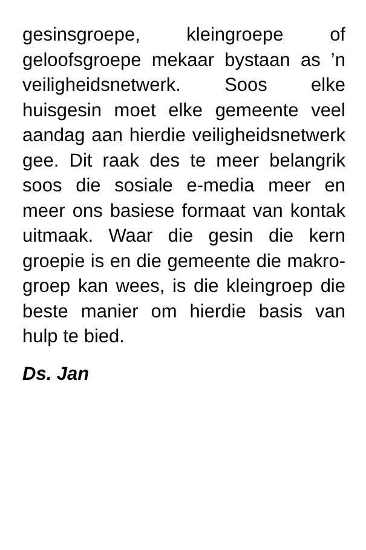gesinsgroepe, kleingroepe of geloofsgroepe mekaar bystaan as ’n veiligheidsnetwerk. Soos elke huisgesin moet elke gemeente veel aandag aan hierdie veiligheidsnetwerk gee. Dit raak des te meer belangrik soos die sosiale e-media meer en meer ons basiese formaat van kontak uitmaak. Waar die gesin die kern groepie is en die gemeente die makro-groep kan wees, is die kleingroep die beste manier om hierdie basis van hulp te bied.
Ds. Jan